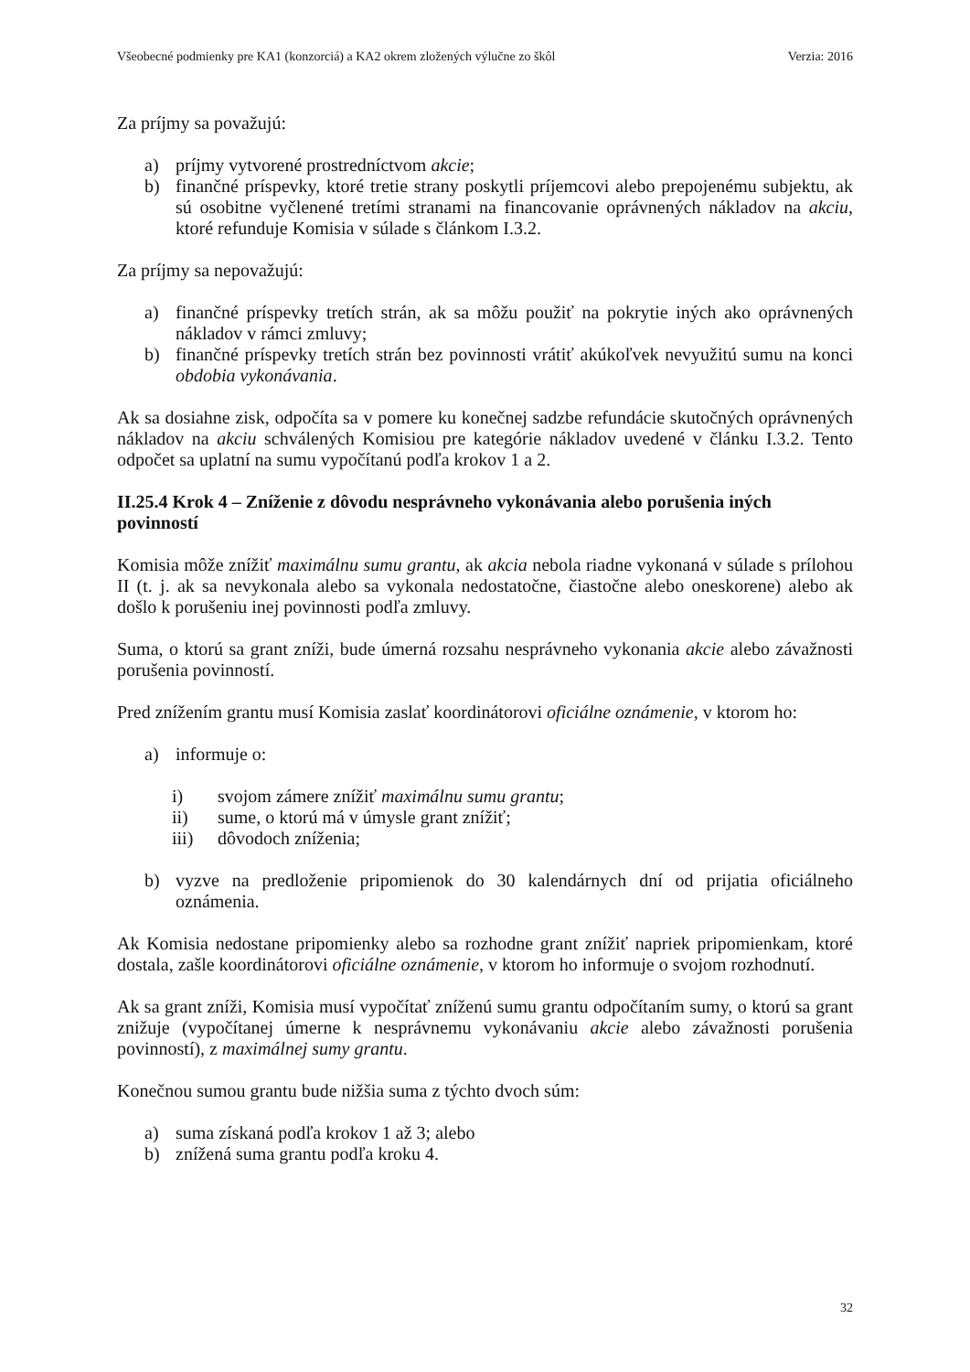Všeobecné podmienky pre KA1 (konzorciá) a KA2 okrem zložených výlučne zo škôl Verzia: 2016
Za príjmy sa považujú:
a) príjmy vytvorené prostredníctvom akcie;
b) finančné príspevky, ktoré tretie strany poskytli príjemcovi alebo prepojenému subjektu, ak sú osobitne vyčlenené tretími stranami na financovanie oprávnených nákladov na akciu, ktoré refunduje Komisia v súlade s článkom I.3.2.
Za príjmy sa nepovažujú:
a) finančné príspevky tretích strán, ak sa môžu použiť na pokrytie iných ako oprávnených nákladov v rámci zmluvy;
b) finančné príspevky tretích strán bez povinnosti vrátiť akúkoľvek nevyužitú sumu na konci obdobia vykonávania.
Ak sa dosiahne zisk, odpočíta sa v pomere ku konečnej sadzbe refundácie skutočných oprávnených nákladov na akciu schválených Komisiou pre kategórie nákladov uvedené v článku I.3.2. Tento odpočet sa uplatní na sumu vypočítanú podľa krokov 1 a 2.
II.25.4 Krok 4 – Zníženie z dôvodu nesprávneho vykonávania alebo porušenia iných povinností
Komisia môže znížiť maximálnu sumu grantu, ak akcia nebola riadne vykonaná v súlade s prílohou II (t. j. ak sa nevykonala alebo sa vykonala nedostatočne, čiastočne alebo oneskorene) alebo ak došlo k porušeniu inej povinnosti podľa zmluvy.
Suma, o ktorú sa grant zníži, bude úmerná rozsahu nesprávneho vykonania akcie alebo závažnosti porušenia povinností.
Pred znížením grantu musí Komisia zaslať koordinátorovi oficiálne oznámenie, v ktorom ho:
a) informuje o:
i) svojom zámere znížiť maximálnu sumu grantu;
ii) sume, o ktorú má v úmysle grant znížiť;
iii) dôvodoch zníženia;
b) vyzve na predloženie pripomienok do 30 kalendárnych dní od prijatia oficiálneho oznámenia.
Ak Komisia nedostane pripomienky alebo sa rozhodne grant znížiť napriek pripomienkam, ktoré dostala, zašle koordinátorovi oficiálne oznámenie, v ktorom ho informuje o svojom rozhodnutí.
Ak sa grant zníži, Komisia musí vypočítať zníženú sumu grantu odpočítaním sumy, o ktorú sa grant znižuje (vypočítanej úmerne k nesprávnemu vykonávaniu akcie alebo závažnosti porušenia povinností), z maximálnej sumy grantu.
Konečnou sumou grantu bude nižšia suma z týchto dvoch súm:
a) suma získaná podľa krokov 1 až 3; alebo
b) znížená suma grantu podľa kroku 4.
32